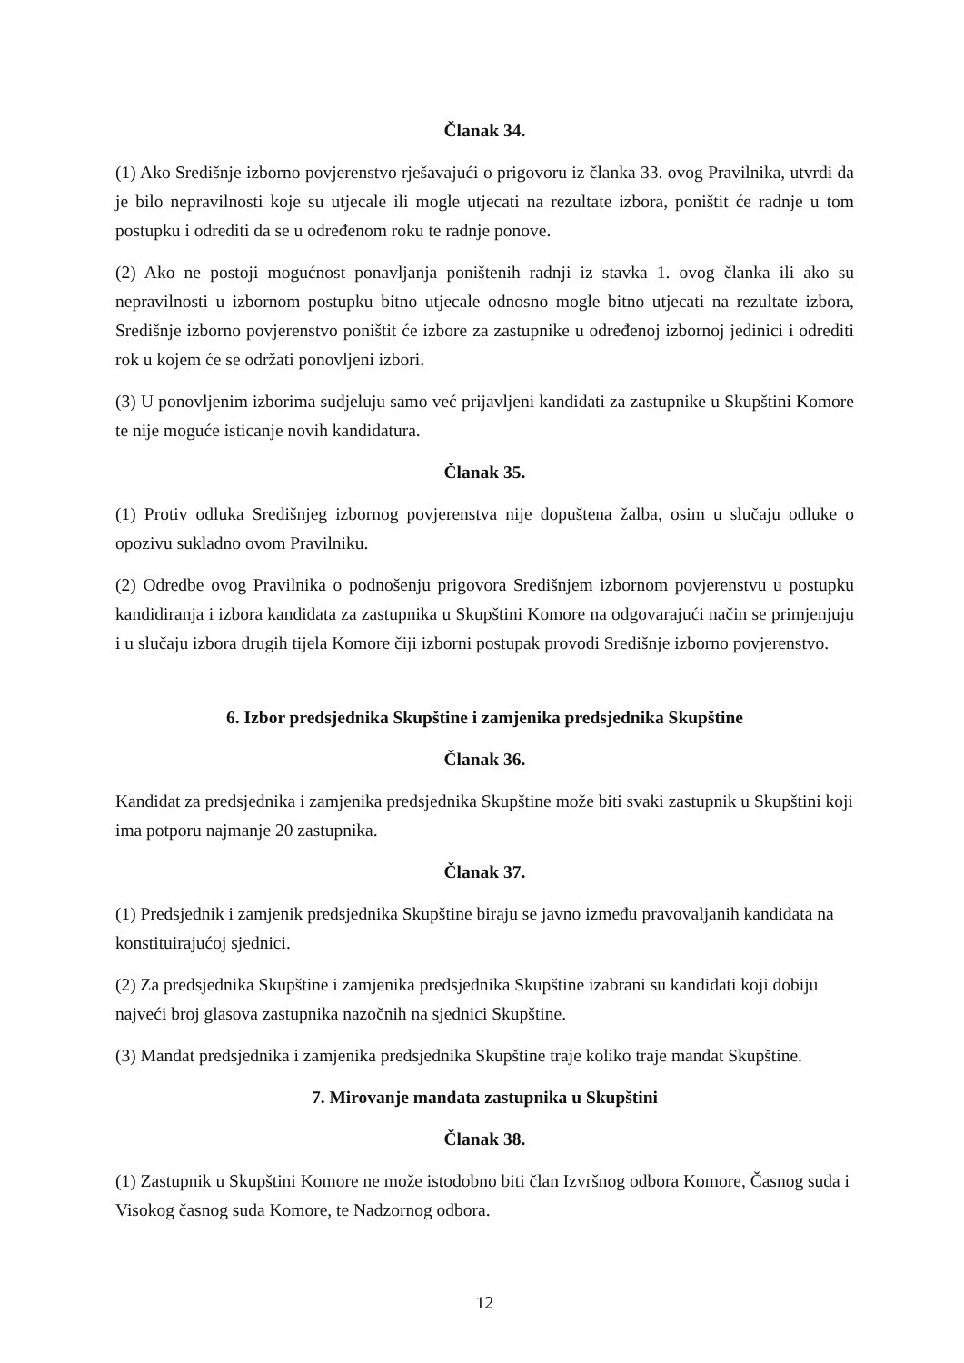Članak 34.
(1) Ako Središnje izborno povjerenstvo rješavajući o prigovoru iz članka 33. ovog Pravilnika, utvrdi da je bilo nepravilnosti koje su utjecale ili mogle utjecati na rezultate izbora, poništit će radnje u tom postupku i odrediti da se u određenom roku te radnje ponove.
(2) Ako ne postoji mogućnost ponavljanja poništenih radnji iz stavka 1. ovog članka ili ako su nepravilnosti u izbornom postupku bitno utjecale odnosno mogle bitno utjecati na rezultate izbora, Središnje izborno povjerenstvo poništit će izbore za zastupnike u određenoj izbornoj jedinici i odrediti rok u kojem će se održati ponovljeni izbori.
(3) U ponovljenim izborima sudjeluju samo već prijavljeni kandidati za zastupnike u Skupštini Komore te nije moguće isticanje novih kandidatura.
Članak 35.
(1) Protiv odluka Središnjeg izbornog povjerenstva nije dopuštena žalba, osim u slučaju odluke o opozivu sukladno ovom Pravilniku.
(2) Odredbe ovog Pravilnika o podnošenju prigovora Središnjem izbornom povjerenstvu u postupku kandidiranja i izbora kandidata za zastupnika u Skupštini Komore na odgovarajući način se primjenjuju i u slučaju izbora drugih tijela Komore čiji izborni postupak provodi Središnje izborno povjerenstvo.
6. Izbor predsjednika Skupštine i zamjenika predsjednika Skupštine
Članak 36.
Kandidat za predsjednika i zamjenika predsjednika Skupštine može biti svaki zastupnik u Skupštini koji ima potporu najmanje 20 zastupnika.
Članak 37.
(1) Predsjednik i zamjenik predsjednika Skupštine biraju se javno između pravovaljanih kandidata na konstituirajućoj sjednici.
(2) Za predsjednika Skupštine i zamjenika predsjednika Skupštine izabrani su kandidati koji dobiju najveći broj glasova zastupnika nazočnih na sjednici Skupštine.
(3) Mandat predsjednika i zamjenika predsjednika Skupštine traje koliko traje mandat Skupštine.
7. Mirovanje mandata zastupnika u Skupštini
Članak 38.
(1) Zastupnik u Skupštini Komore ne može istodobno biti član Izvršnog odbora Komore, Časnog suda i Visokog časnog suda Komore, te Nadzornog odbora.
12